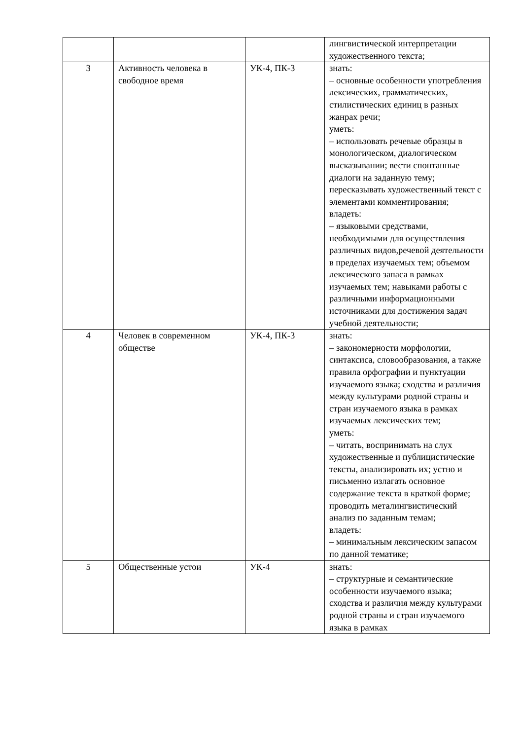| | | | лингвистической интерпретации художественного текста; |
| 3 | Активность человека в свободное время | УК-4, ПК-3 | знать: – основные особенности употребления лексических, грамматических, стилистических единиц в разных жанрах речи; уметь: – использовать речевые образцы в монологическом, диалогическом высказывании; вести спонтанные диалоги на заданную тему; пересказывать художественный текст с элементами комментирования; владеть: – языковыми средствами, необходимыми для осуществления различных видов,речевой деятельности в пределах изучаемых тем; объемом лексического запаса в рамках изучаемых тем; навыками работы с различными информационными источниками для достижения задач учебной деятельности; |
| 4 | Человек в современном обществе | УК-4, ПК-3 | знать: – закономерности морфологии, синтаксиса, словообразования, а также правила орфографии и пунктуации изучаемого языка; сходства и различия между культурами родной страны и стран изучаемого языка в рамках изучаемых лексических тем; уметь: – читать, воспринимать на слух художественные и публицистические тексты, анализировать их; устно и письменно излагать основное содержание текста в краткой форме; проводить металингвистический анализ по заданным темам; владеть: – минимальным лексическим запасом по данной тематике; |
| 5 | Общественные устои | УК-4 | знать: – структурные и семантические особенности изучаемого языка; сходства и различия между культурами родной страны и стран изучаемого языка в рамках |